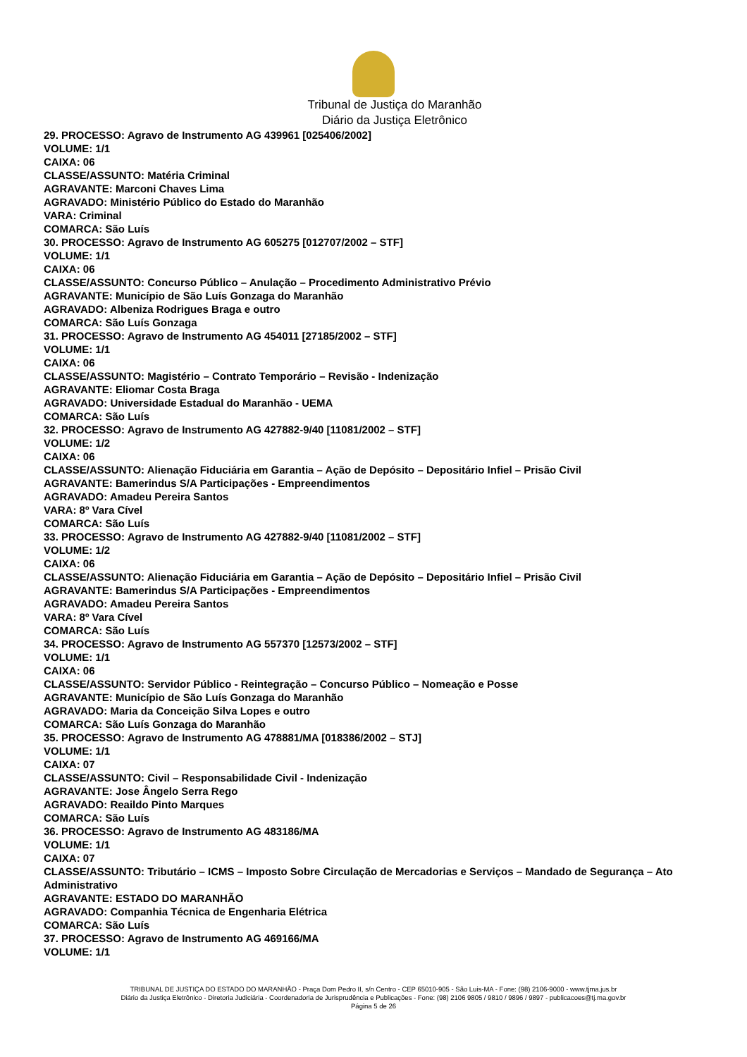Tribunal de Justiça do Maranhão
Diário da Justiça Eletrônico
29. PROCESSO: Agravo de Instrumento AG 439961 [025406/2002]
VOLUME: 1/1
CAIXA: 06
CLASSE/ASSUNTO: Matéria Criminal
AGRAVANTE: Marconi Chaves Lima
AGRAVADO: Ministério Público do Estado do Maranhão
VARA: Criminal
COMARCA: São Luís
30. PROCESSO: Agravo de Instrumento AG 605275 [012707/2002 – STF]
VOLUME: 1/1
CAIXA: 06
CLASSE/ASSUNTO: Concurso Público – Anulação – Procedimento Administrativo Prévio
AGRAVANTE: Município de São Luís Gonzaga do Maranhão
AGRAVADO: Albeniza Rodrigues Braga e outro
COMARCA: São Luís Gonzaga
31. PROCESSO: Agravo de Instrumento AG 454011 [27185/2002 – STF]
VOLUME: 1/1
CAIXA: 06
CLASSE/ASSUNTO: Magistério – Contrato Temporário – Revisão - Indenização
AGRAVANTE: Eliomar Costa Braga
AGRAVADO: Universidade Estadual do Maranhão - UEMA
COMARCA: São Luís
32. PROCESSO: Agravo de Instrumento AG 427882-9/40 [11081/2002 – STF]
VOLUME: 1/2
CAIXA: 06
CLASSE/ASSUNTO: Alienação Fiduciária em Garantia – Ação de Depósito – Depositário Infiel – Prisão Civil
AGRAVANTE: Bamerindus S/A Participações - Empreendimentos
AGRAVADO: Amadeu Pereira Santos
VARA: 8º Vara Cível
COMARCA: São Luís
33. PROCESSO: Agravo de Instrumento AG 427882-9/40 [11081/2002 – STF]
VOLUME: 1/2
CAIXA: 06
CLASSE/ASSUNTO: Alienação Fiduciária em Garantia – Ação de Depósito – Depositário Infiel – Prisão Civil
AGRAVANTE: Bamerindus S/A Participações - Empreendimentos
AGRAVADO: Amadeu Pereira Santos
VARA: 8º Vara Cível
COMARCA: São Luís
34. PROCESSO: Agravo de Instrumento AG 557370 [12573/2002 – STF]
VOLUME: 1/1
CAIXA: 06
CLASSE/ASSUNTO: Servidor Público - Reintegração – Concurso Público – Nomeação e Posse
AGRAVANTE: Município de São Luís Gonzaga do Maranhão
AGRAVADO: Maria da Conceição Silva Lopes e outro
COMARCA: São Luís Gonzaga do Maranhão
35. PROCESSO: Agravo de Instrumento AG 478881/MA [018386/2002 – STJ]
VOLUME: 1/1
CAIXA: 07
CLASSE/ASSUNTO: Civil – Responsabilidade Civil - Indenização
AGRAVANTE: Jose Ângelo Serra Rego
AGRAVADO: Reaildo Pinto Marques
COMARCA: São Luís
36. PROCESSO: Agravo de Instrumento AG 483186/MA
VOLUME: 1/1
CAIXA: 07
CLASSE/ASSUNTO: Tributário – ICMS – Imposto Sobre Circulação de Mercadorias e Serviços – Mandado de Segurança – Ato Administrativo
AGRAVANTE: ESTADO DO MARANHÃO
AGRAVADO: Companhia Técnica de Engenharia Elétrica
COMARCA: São Luís
37. PROCESSO: Agravo de Instrumento AG 469166/MA
VOLUME: 1/1
TRIBUNAL DE JUSTIÇA DO ESTADO DO MARANHÃO - Praça Dom Pedro II, s/n Centro - CEP 65010-905 - São Luis-MA - Fone: (98) 2106-9000 - www.tjma.jus.br
Diário da Justiça Eletrônico - Diretoria Judiciária - Coordenadoria de Jurisprudência e Publicações - Fone: (98) 2106 9805 / 9810 / 9896 / 9897 - publicacoes@tj.ma.gov.br
Página 5 de 26